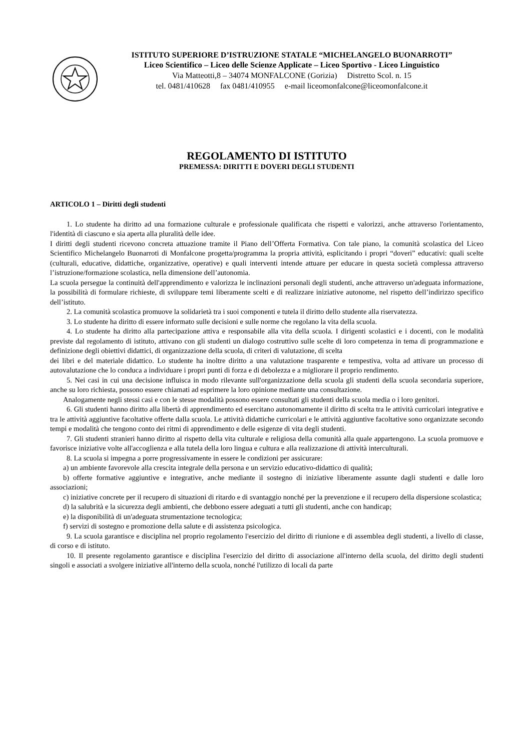ISTITUTO SUPERIORE D’ISTRUZIONE STATALE “MICHELANGELO BUONARROTI”
Liceo Scientifico – Liceo delle Scienze Applicate – Liceo Sportivo - Liceo Linguistico
Via Matteotti,8 – 34074 MONFALCONE (Gorizia) Distretto Scol. n. 15
tel. 0481/410628 fax 0481/410955 e-mail liceomonfalcone@liceomonfalcone.it
REGOLAMENTO DI ISTITUTO
PREMESSA: DIRITTI E DOVERI DEGLI STUDENTI
ARTICOLO 1 – Diritti degli studenti
1. Lo studente ha diritto ad una formazione culturale e professionale qualificata che rispetti e valorizzi, anche attraverso l'orientamento, l'identità di ciascuno e sia aperta alla pluralità delle idee.
I diritti degli studenti ricevono concreta attuazione tramite il Piano dell’Offerta Formativa. Con tale piano, la comunità scolastica del Liceo Scientifico Michelangelo Buonarroti di Monfalcone progetta/programma la propria attività, esplicitando i propri “doveri” educativi: quali scelte (culturali, educative, didattiche, organizzative, operative) e quali interventi intende attuare per educare in questa società complessa attraverso l’istruzione/formazione scolastica, nella dimensione dell’autonomia.
La scuola persegue la continuità dell'apprendimento e valorizza le inclinazioni personali degli studenti, anche attraverso un'adeguata informazione, la possibilità di formulare richieste, di sviluppare temi liberamente scelti e di realizzare iniziative autonome, nel rispetto dell’indirizzo specifico dell’istituto.
2. La comunità scolastica promuove la solidarietà tra i suoi componenti e tutela il diritto dello studente alla riservatezza.
3. Lo studente ha diritto di essere informato sulle decisioni e sulle norme che regolano la vita della scuola.
4. Lo studente ha diritto alla partecipazione attiva e responsabile alla vita della scuola. I dirigenti scolastici e i docenti, con le modalità previste dal regolamento di istituto, attivano con gli studenti un dialogo costruttivo sulle scelte di loro competenza in tema di programmazione e definizione degli obiettivi didattici, di organizzazione della scuola, di criteri di valutazione, di scelta
dei libri e del materiale didattico. Lo studente ha inoltre diritto a una valutazione trasparente e tempestiva, volta ad attivare un processo di autovalutazione che lo conduca a individuare i propri punti di forza e di debolezza e a migliorare il proprio rendimento.
5. Nei casi in cui una decisione influisca in modo rilevante sull'organizzazione della scuola gli studenti della scuola secondaria superiore, anche su loro richiesta, possono essere chiamati ad esprimere la loro opinione mediante una consultazione.
Analogamente negli stessi casi e con le stesse modalità possono essere consultati gli studenti della scuola media o i loro genitori.
6. Gli studenti hanno diritto alla libertà di apprendimento ed esercitano autonomamente il diritto di scelta tra le attività curricolari integrative e tra le attività aggiuntive facoltative offerte dalla scuola. Le attività didattiche curricolari e le attività aggiuntive facoltative sono organizzate secondo tempi e modalità che tengono conto dei ritmi di apprendimento e delle esigenze di vita degli studenti.
7. Gli studenti stranieri hanno diritto al rispetto della vita culturale e religiosa della comunità alla quale appartengono. La scuola promuove e favorisce iniziative volte all'accoglienza e alla tutela della loro lingua e cultura e alla realizzazione di attività interculturali.
8. La scuola si impegna a porre progressivamente in essere le condizioni per assicurare:
a) un ambiente favorevole alla crescita integrale della persona e un servizio educativo-didattico di qualità;
b) offerte formative aggiuntive e integrative, anche mediante il sostegno di iniziative liberamente assunte dagli studenti e dalle loro associazioni;
c) iniziative concrete per il recupero di situazioni di ritardo e di svantaggio nonché per la prevenzione e il recupero della dispersione scolastica;
d) la salubrità e la sicurezza degli ambienti, che debbono essere adeguati a tutti gli studenti, anche con handicap;
e) la disponibilità di un'adeguata strumentazione tecnologica;
f) servizi di sostegno e promozione della salute e di assistenza psicologica.
9. La scuola garantisce e disciplina nel proprio regolamento l'esercizio del diritto di riunione e di assemblea degli studenti, a livello di classe, di corso e di istituto.
10. Il presente regolamento garantisce e disciplina l'esercizio del diritto di associazione all'interno della scuola, del diritto degli studenti singoli e associati a svolgere iniziative all'interno della scuola, nonché l'utilizzo di locali da parte